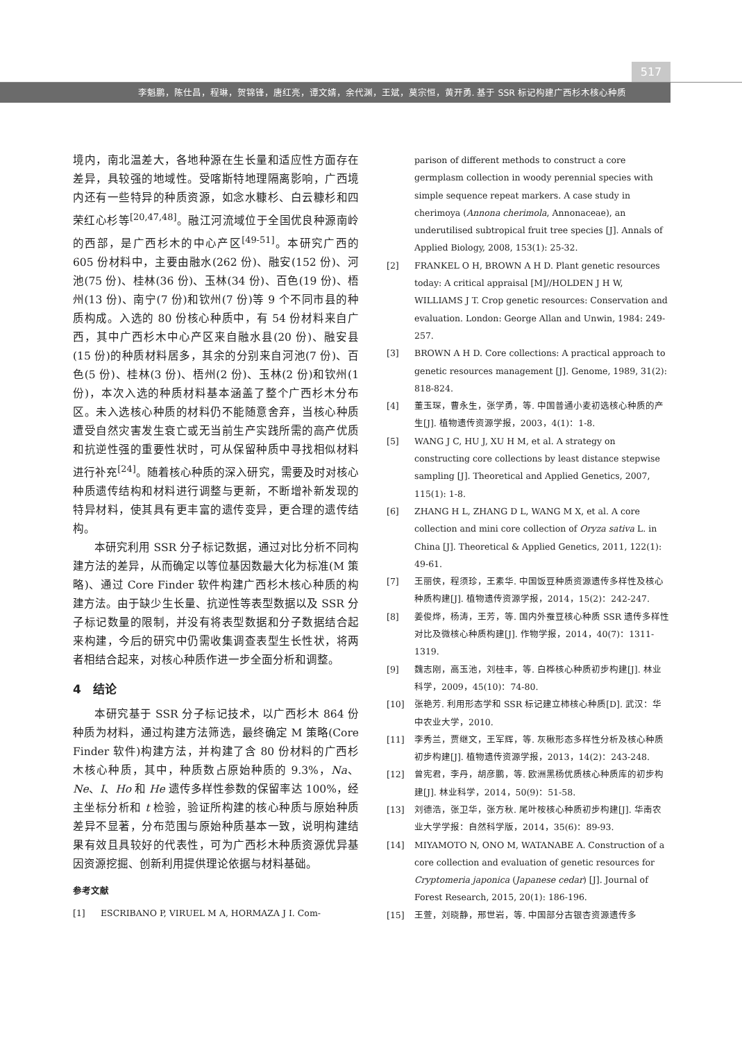517
李魁鹏，陈仕昌，程琳，贺锦锋，唐红亮，谭文婧，余代渊，王斌，莫宗恒，黄开勇. 基于 SSR 标记构建广西杉木核心种质
境内，南北温差大，各地种源在生长量和适应性方面存在差异，具较强的地域性。受喀斯特地理隔离影响，广西境内还有一些特异的种质资源，如念水糠杉、白云糠杉和四荣红心杉等<sup>[20,47,48]</sup>。融江河流域位于全国优良种源南岭的西部，是广西杉木的中心产区<sup>[49-51]</sup>。本研究广西的 605 份材料中，主要由融水(262 份)、融安(152 份)、河池(75 份)、桂林(36 份)、玉林(34 份)、百色(19 份)、梧州(13 份)、南宁(7 份)和钦州(7 份)等 9 个不同市县的种质构成。入选的 80 份核心种质中，有 54 份材料来自广西，其中广西杉木中心产区来自融水县(20 份)、融安县(15 份)的种质材料居多，其余的分别来自河池(7 份)、百色(5 份)、桂林(3 份)、梧州(2 份)、玉林(2 份)和钦州(1 份)，本次入选的种质材料基本涵盖了整个广西杉木分布区。未入选核心种质的材料仍不能随意舍弃，当核心种质遭受自然灾害发生衰亡或无当前生产实践所需的高产优质和抗逆性强的重要性状时，可从保留种质中寻找相似材料进行补充<sup>[24]</sup>。随着核心种质的深入研究，需要及时对核心种质遗传结构和材料进行调整与更新，不断增补新发现的特异材料，使其具有更丰富的遗传变异，更合理的遗传结构。
本研究利用 SSR 分子标记数据，通过对比分析不同构建方法的差异，从而确定以等位基因数最大化为标准(M 策略)、通过 Core Finder 软件构建广西杉木核心种质的构建方法。由于缺少生长量、抗逆性等表型数据以及 SSR 分子标记数量的限制，并没有将表型数据和分子数据结合起来构建，今后的研究中仍需收集调查表型生长性状，将两者相结合起来，对核心种质作进一步全面分析和调整。
4　结论
本研究基于 SSR 分子标记技术，以广西杉木 864 份种质为材料，通过构建方法筛选，最终确定 M 策略(Core Finder 软件)构建方法，并构建了含 80 份材料的广西杉木核心种质，其中，种质数占原始种质的 9.3%，Na、Ne、I、Ho 和 He 遗传多样性参数的保留率达 100%，经主坐标分析和 t 检验，验证所构建的核心种质与原始种质差异不显著，分布范围与原始种质基本一致，说明构建结果有效且具较好的代表性，可为广西杉木种质资源优异基因资源挖掘、创新利用提供理论依据与材料基础。
参考文献
[1] ESCRIBANO P, VIRUEL M A, HORMAZA J I. Com-
parison of different methods to construct a core germplasm collection in woody perennial species with simple sequence repeat markers. A case study in cherimoya (Annona cherimola, Annonaceae), an underutilised subtropical fruit tree species [J]. Annals of Applied Biology, 2008, 153(1): 25-32.
[2] FRANKEL O H, BROWN A H D. Plant genetic resources today: A critical appraisal [M]//HOLDEN J H W, WILLIAMS J T. Crop genetic resources: Conservation and evaluation. London: George Allan and Unwin, 1984: 249-257.
[3] BROWN A H D. Core collections: A practical approach to genetic resources management [J]. Genome, 1989, 31(2): 818-824.
[4] 董玉琛，曹永生，张学勇，等. 中国普通小麦初选核心种质的产生[J]. 植物遗传资源学报，2003，4(1)：1-8.
[5] WANG J C, HU J, XU H M, et al. A strategy on constructing core collections by least distance stepwise sampling [J]. Theoretical and Applied Genetics, 2007, 115(1): 1-8.
[6] ZHANG H L, ZHANG D L, WANG M X, et al. A core collection and mini core collection of Oryza sativa L. in China [J]. Theoretical & Applied Genetics, 2011, 122(1): 49-61.
[7] 王丽侠，程须珍，王素华. 中国饭豆种质资源遗传多样性及核心种质构建[J]. 植物遗传资源学报，2014，15(2)：242-247.
[8] 姜俊烨，杨涛，王芳，等. 国内外蚕豆核心种质 SSR 遗传多样性对比及微核心种质构建[J]. 作物学报，2014，40(7)：1311-1319.
[9] 魏志刚，高玉池，刘桂丰，等. 白桦核心种质初步构建[J]. 林业科学，2009，45(10)：74-80.
[10] 张艳芳. 利用形态学和 SSR 标记建立柿核心种质[D]. 武汉：华中农业大学，2010.
[11] 李秀兰，贾继文，王军辉，等. 灰楸形态多样性分析及核心种质初步构建[J]. 植物遗传资源学报，2013，14(2)：243-248.
[12] 曾宪君，李丹，胡彦鹏，等. 欧洲黑杨优质核心种质库的初步构建[J]. 林业科学，2014，50(9)：51-58.
[13] 刘德浩，张卫华，张方秋. 尾叶桉核心种质初步构建[J]. 华南农业大学学报：自然科学版，2014，35(6)：89-93.
[14] MIYAMOTO N, ONO M, WATANABE A. Construction of a core collection and evaluation of genetic resources for Cryptomeria japonica (Japanese cedar) [J]. Journal of Forest Research, 2015, 20(1): 186-196.
[15] 王萱，刘晓静，邢世岩，等. 中国部分古银杏资源遗传多